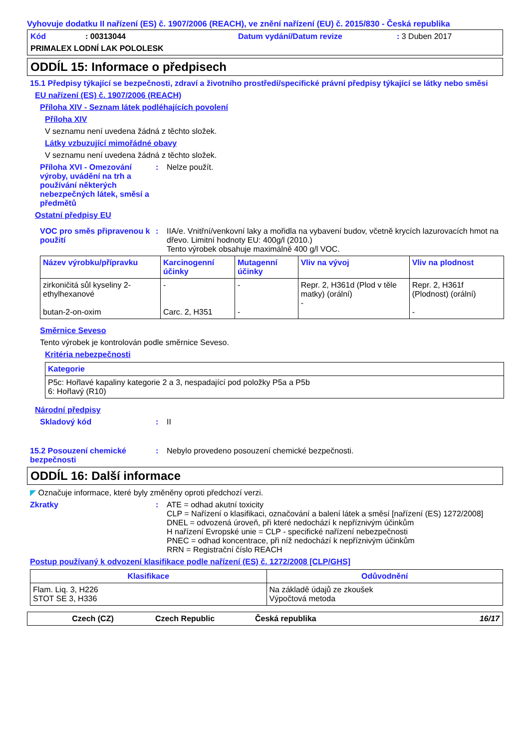Vyhovuje dodatku II nařízení (ES) č. 1907/2006 (REACH), ve znění nařízení (EU) č. 2015/830 - Česká republika
Kód: 00313044 Datum vydání/Datum revize: 3 Duben 2017
PRIMALEX LODNÍ LAK POLOLESK
ODDÍL 15: Informace o předpisech
15.1 Předpisy týkající se bezpečnosti, zdraví a životního prostředí/specifické právní předpisy týkající se látky nebo směsi
EU nařízení (ES) č. 1907/2006 (REACH)
Příloha XIV - Seznam látek podléhajících povolení
Příloha XIV
V seznamu není uvedena žádná z těchto složek.
Látky vzbuzující mimořádné obavy
V seznamu není uvedena žádná z těchto složek.
Příloha XVI - Omezování výroby, uvádění na trh a používání některých nebezpečných látek, směsí a předmětů
: Nelze použít.
Ostatní předpisy EU
VOC pro směs připravenou k použití
: IIA/e. Vnitřní/venkovní laky a mořidla na vybavení budov, včetně krycích lazurovacích hmot na dřevo. Limitní hodnoty EU: 400g/l (2010.)
Tento výrobek obsahuje maximálně 400 g/l VOC.
| Název výrobku/přípravku | Karcinogenní účinky | Mutagenní účinky | Vliv na vývoj | Vliv na plodnost |
| --- | --- | --- | --- | --- |
| zirkoničitá sůl kyseliny 2-ethylhexanové butan-2-on-oxim | - Carc. 2, H351 | - - | Repr. 2, H361d (Plod v těle matky) (orální) - | Repr. 2, H361f (Plodnost) (orální) - |
Směrnice Seveso
Tento výrobek je kontrolován podle směrnice Seveso.
Kritéria nebezpečnosti
| Kategorie |
| --- |
| P5c: Hořlavé kapaliny kategorie 2 a 3, nespadající pod položky P5a a P5b 6: Hořlavý (R10) |
Národní předpisy
Skladový kód : II
15.2 Posouzení chemické bezpečnosti
: Nebylo provedeno posouzení chemické bezpečnosti.
ODDÍL 16: Další informace
◤ Označuje informace, které byly změněny oproti předchozí verzi.
Zkratky : ATE = odhad akutní toxicity
CLP = Nařízení o klasifikaci, označování a balení látek a směsí [nařízení (ES) 1272/2008]
DNEL = odvozená úroveň, při které nedochází k nepříznivým účinkům
H nařízení Evropské unie = CLP - specifické nařízení nebezpečnosti
PNEC = odhad koncentrace, při níž nedochází k nepříznivým účinkům
RRN = Registrační číslo REACH
Postup používaný k odvození klasifikace podle nařízení (ES) č. 1272/2008 [CLP/GHS]
| Klasifikace | Odůvodnění |
| --- | --- |
| Flam. Liq. 3, H226 STOT SE 3, H336 | Na základě údajů ze zkoušek Výpočtová metoda |
Czech (CZ) Czech Republic Česká republika 16/17